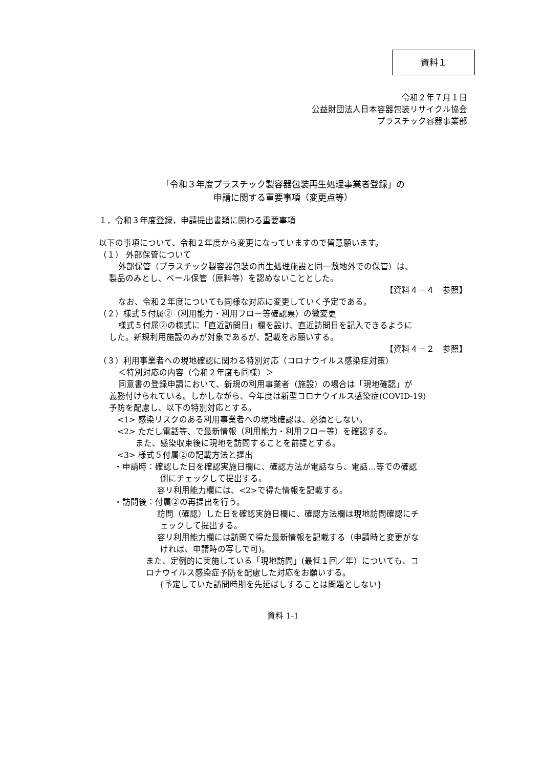資料１
令和２年７月１日
公益財団法人日本容器包装リサイクル協会
プラスチック容器事業部
「令和３年度プラスチック製容器包装再生処理事業者登録」の
申請に関する重要事項（変更点等）
１．令和３年度登録，申請提出書類に関わる重要事項
以下の事項について、令和２年度から変更になっていますので留意願います。
（１） 外部保管について
外部保管（プラスチック製容器包装の再生処理施設と同一敷地外での保管）は、
製品のみとし、ベール保管（原料等）を認めないこととした。
【資料４－４　参照】
なお、令和２年度についても同様な対応に変更していく予定である。
（２）様式５付属②（利用能力・利用フロー等確認票）の微変更
様式５付属②の様式に「直近訪問日」欄を設け、直近訪問日を記入できるように
した。新規利用施設のみが対象であるが、記載をお願いする。
【資料４－２　参照】
（３）利用事業者への現地確認に関わる特別対応（コロナウイルス感染症対策）
＜特別対応の内容（令和２年度も同様）＞
同意書の登録申請において、新規の利用事業者（施設）の場合は「現地確認」が
義務付けられている。しかしながら、今年度は新型コロナウイルス感染症(COVID-19)
予防を配慮し、以下の特別対応とする。
<1> 感染リスクのある利用事業者への現地確認は、必須としない。
<2> ただし電話等、で最新情報（利用能力・利用フロー等）を確認する。
また、感染収束後に現地を訪問することを前提とする。
<3> 様式５付属②の記載方法と提出
・申請時：確認した日を確認実施日欄に、確認方法が電話なら、電話…等での確認
側にチェックして提出する。
容リ利用能力欄には、<2>で得た情報を記載する。
・訪問後：付属②の再提出を行う。
訪問（確認）した日を確認実施日欄に、確認方法欄は現地訪問確認にチ
ェックして提出する。
容リ利用能力欄には訪問で得た最新情報を記載する（申請時と変更がな
ければ、申請時の写しで可)。
また、定例的に実施している「現地訪問」(最低１回／年）についても、コ
ロナウイルス感染症予防を配慮した対応をお願いする。
{予定していた訪問時期を先延ばしすることは問題としない}
資料 1-1